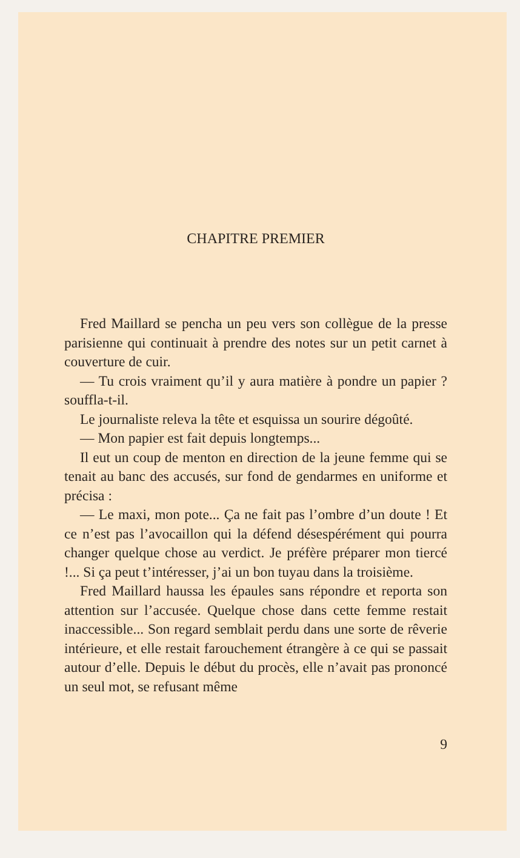CHAPITRE PREMIER
Fred Maillard se pencha un peu vers son collègue de la presse parisienne qui continuait à prendre des notes sur un petit carnet à couverture de cuir.
— Tu crois vraiment qu’il y aura matière à pondre un papier ? souffla-t-il.
Le journaliste releva la tête et esquissa un sourire dégoûté.
— Mon papier est fait depuis longtemps...
Il eut un coup de menton en direction de la jeune femme qui se tenait au banc des accusés, sur fond de gendarmes en uniforme et précisa :
— Le maxi, mon pote... Ça ne fait pas l’ombre d’un doute ! Et ce n’est pas l’avocaillon qui la défend désespérément qui pourra changer quelque chose au verdict. Je préfère préparer mon tiercé !... Si ça peut t’intéresser, j’ai un bon tuyau dans la troisième.
Fred Maillard haussa les épaules sans répondre et reporta son attention sur l’accusée. Quelque chose dans cette femme restait inaccessible... Son regard semblait perdu dans une sorte de rêverie intérieure, et elle restait farouchement étrangère à ce qui se passait autour d’elle. Depuis le début du procès, elle n’avait pas prononcé un seul mot, se refusant même
9